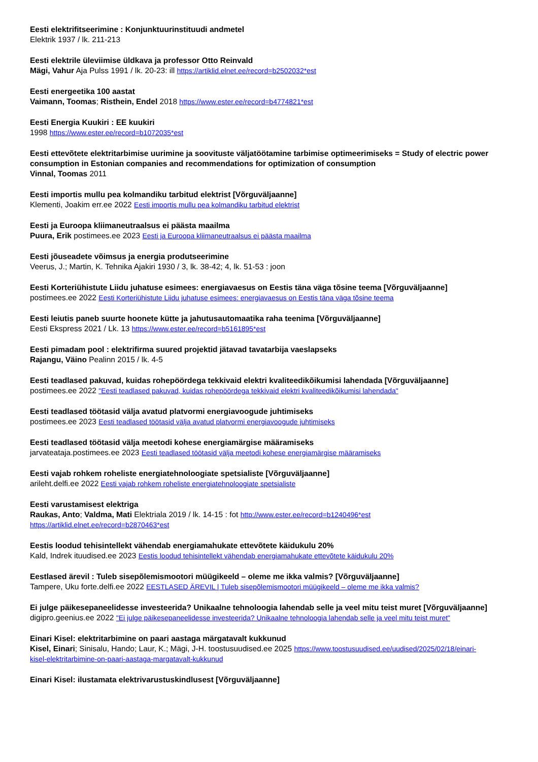Eesti elektrifitseerimine : Konjunktuurinstituudi andmetel
Elektrik 1937 / lk. 211-213
Eesti elektrile üleviimise üldkava ja professor Otto Reinvald
Mägi, Vahur Aja Pulss 1991 / lk. 20-23: ill https://artiklid.elnet.ee/record=b2502032*est
Eesti energeetika 100 aastat
Vaimann, Toomas; Risthein, Endel 2018 https://www.ester.ee/record=b4774821*est
Eesti Energia Kuukiri : EE kuukiri
1998 https://www.ester.ee/record=b1072035*est
Eesti ettevõtete elektritarbimise uurimine ja soovituste väljatöötamine tarbimise optimeerimiseks = Study of electric power consumption in Estonian companies and recommendations for optimization of consumption
Vinnal, Toomas 2011
Eesti importis mullu pea kolmandiku tarbitud elektrist [Võrguväljaanne]
Klementi, Joakim err.ee 2022 Eesti importis mullu pea kolmandiku tarbitud elektrist
Eesti ja Euroopa kliimaneutraalsus ei päästa maailma
Puura, Erik postimees.ee 2023 Eesti ja Euroopa kliimaneutraalsus ei päästa maailma
Eesti jõuseadete võimsus ja energia produtseerimine
Veerus, J.; Martin, K. Tehnika Ajakiri 1930 / 3, lk. 38-42; 4, lk. 51-53 : joon
Eesti Korteriühistute Liidu juhatuse esimees: energiavaesus on Eestis täna väga tõsine teema [Võrguväljaanne]
postimees.ee 2022 Eesti Korteriühistute Liidu juhatuse esimees: energiavaesus on Eestis täna väga tõsine teema
Eesti leiutis paneb suurte hoonete kütte ja jahutusautomaatika raha teenima [Võrguväljaanne]
Eesti Ekspress 2021 / Lk. 13 https://www.ester.ee/record=b5161895*est
Eesti pimadam pool : elektrifirma suured projektid jätavad tavatarbija vaeslapseks
Rajangu, Väino Pealinn 2015 / lk. 4-5
Eesti teadlased pakuvad, kuidas rohepöördega tekkivaid elektri kvaliteedikõikumisi lahendada [Võrguväljaanne]
postimees.ee 2022 "Eesti teadlased pakuvad, kuidas rohepöördega tekkivaid elektri kvaliteedikõikumisi lahendada"
Eesti teadlased töötasid välja avatud platvormi energiavoogude juhtimiseks
postimees.ee 2023 Eesti teadlased töötasid välja avatud platvormi energiavoogude juhtimiseks
Eesti teadlased töötasid välja meetodi kohese energiamärgise määramiseks
jarvateataja.postimees.ee 2023 Eesti teadlased töötasid välja meetodi kohese energiamärgise määramiseks
Eesti vajab rohkem roheliste energiatehnoloogiate spetsialiste [Võrguväljaanne]
arileht.delfi.ee 2022 Eesti vajab rohkem roheliste energiatehnoloogiate spetsialiste
Eesti varustamisest elektriga
Raukas, Anto; Valdma, Mati Elektriala 2019 / lk. 14-15 : fot http://www.ester.ee/record=b1240496*est
https://artiklid.elnet.ee/record=b2870463*est
Eestis loodud tehisintellekt vähendab energiamahukate ettevõtete käidukulu 20%
Kald, Indrek ituudised.ee 2023 Eestis loodud tehisintellekt vähendab energiamahukate ettevõtete käidukulu 20%
Eestlased ärevil : Tuleb sisepõlemismootori müügikeeld – oleme me ikka valmis? [Võrguväljaanne]
Tampere, Uku forte.delfi.ee 2022 EESTLASED ÄREVIL | Tuleb sisepõlemismootori müügikeeld – oleme me ikka valmis?
Ei julge päikesepaneelidesse investeerida? Unikaalne tehnoloogia lahendab selle ja veel mitu teist muret [Võrguväljaanne]
digipro.geenius.ee 2022 "Ei julge päikesepaneelidesse investeerida? Unikaalne tehnoloogia lahendab selle ja veel mitu teist muret"
Einari Kisel: elektritarbimine on paari aastaga märgatavalt kukkunud
Kisel, Einari; Sinisalu, Hando; Laur, K.; Mägi, J-H. toostusuudised.ee 2025 https://www.toostusuudised.ee/uudised/2025/02/18/einari-kisel-elektritarbimine-on-paari-aastaga-margatavalt-kukkunud
Einari Kisel: ilustamata elektrivarustuskindlusest [Võrguväljaanne]